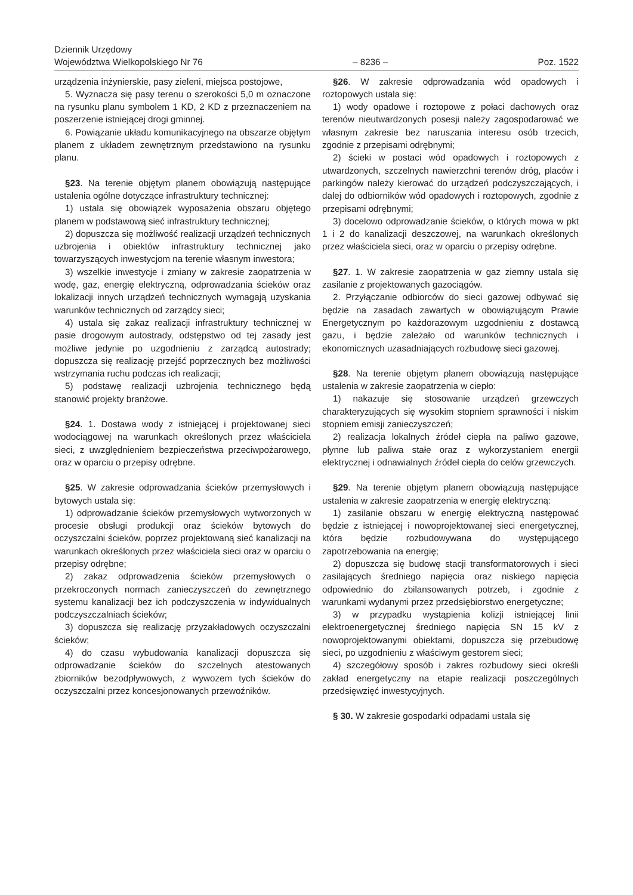Dziennik Urzędowy
Województwa Wielkopolskiego Nr 76
– 8236 –
Poz. 1522
urządzenia inżynierskie, pasy zieleni, miejsca postojowe,
5. Wyznacza się pasy terenu o szerokości 5,0 m oznaczone na rysunku planu symbolem 1 KD, 2 KD z przeznaczeniem na poszerzenie istniejącej drogi gminnej.
6. Powiązanie układu komunikacyjnego na obszarze objętym planem z układem zewnętrznym przedstawiono na rysunku planu.
§23. Na terenie objętym planem obowiązują następujące ustalenia ogólne dotyczące infrastruktury technicznej:
1) ustala się obowiązek wyposażenia obszaru objętego planem w podstawową sieć infrastruktury technicznej;
2) dopuszcza się możliwość realizacji urządzeń technicznych uzbrojenia i obiektów infrastruktury technicznej jako towarzyszących inwestycjom na terenie własnym inwestora;
3) wszelkie inwestycje i zmiany w zakresie zaopatrzenia w wodę, gaz, energię elektryczną, odprowadzania ścieków oraz lokalizacji innych urządzeń technicznych wymagają uzyskania warunków technicznych od zarządcy sieci;
4) ustala się zakaz realizacji infrastruktury technicznej w pasie drogowym autostrady, odstępstwo od tej zasady jest możliwe jedynie po uzgodnieniu z zarządcą autostrady; dopuszcza się realizację przejść poprzecznych bez możliwości wstrzymania ruchu podczas ich realizacji;
5) podstawę realizacji uzbrojenia technicznego będą stanowić projekty branżowe.
§24. 1. Dostawa wody z istniejącej i projektowanej sieci wodociągowej na warunkach określonych przez właściciela sieci, z uwzględnieniem bezpieczeństwa przeciwpożarowego, oraz w oparciu o przepisy odrębne.
§25. W zakresie odprowadzania ścieków przemysłowych i bytowych ustala się:
1) odprowadzanie ścieków przemysłowych wytworzonych w procesie obsługi produkcji oraz ścieków bytowych do oczyszczalni ścieków, poprzez projektowaną sieć kanalizacji na warunkach określonych przez właściciela sieci oraz w oparciu o przepisy odrębne;
2) zakaz odprowadzenia ścieków przemysłowych o przekroczonych normach zanieczyszczeń do zewnętrznego systemu kanalizacji bez ich podczyszczenia w indywidualnych podczyszczalniach ścieków;
3) dopuszcza się realizację przyzakładowych oczyszczalni ścieków;
4) do czasu wybudowania kanalizacji dopuszcza się odprowadzanie ścieków do szczelnych atestowanych zbiorników bezodpływowych, z wywozem tych ścieków do oczyszczalni przez koncesjonowanych przewoźników.
§26. W zakresie odprowadzania wód opadowych i roztopowych ustala się:
1) wody opadowe i roztopowe z połaci dachowych oraz terenów nieutwardzonych posesji należy zagospodarować we własnym zakresie bez naruszania interesu osób trzecich, zgodnie z przepisami odrębnymi;
2) ścieki w postaci wód opadowych i roztopowych z utwardzonych, szczelnych nawierzchni terenów dróg, placów i parkingów należy kierować do urządzeń podczyszczających, i dalej do odbiorników wód opadowych i roztopowych, zgodnie z przepisami odrębnymi;
3) docelowo odprowadzanie ścieków, o których mowa w pkt 1 i 2 do kanalizacji deszczowej, na warunkach określonych przez właściciela sieci, oraz w oparciu o przepisy odrębne.
§27. 1. W zakresie zaopatrzenia w gaz ziemny ustala się zasilanie z projektowanych gazociągów.
2. Przyłączanie odbiorców do sieci gazowej odbywać się będzie na zasadach zawartych w obowiązującym Prawie Energetycznym po każdorazowym uzgodnieniu z dostawcą gazu, i będzie zależało od warunków technicznych i ekonomicznych uzasadniających rozbudowę sieci gazowej.
§28. Na terenie objętym planem obowiązują następujące ustalenia w zakresie zaopatrzenia w ciepło:
1) nakazuje się stosowanie urządzeń grzewczych charakteryzujących się wysokim stopniem sprawności i niskim stopniem emisji zanieczyszczeń;
2) realizacja lokalnych źródeł ciepła na paliwo gazowe, płynne lub paliwa stałe oraz z wykorzystaniem energii elektrycznej i odnawialnych źródeł ciepła do celów grzewczych.
§29. Na terenie objętym planem obowiązują następujące ustalenia w zakresie zaopatrzenia w energię elektryczną:
1) zasilanie obszaru w energię elektryczną następować będzie z istniejącej i nowoprojektowanej sieci energetycznej, która będzie rozbudowywana do występującego zapotrzebowania na energię;
2) dopuszcza się budowę stacji transformatorowych i sieci zasilających średniego napięcia oraz niskiego napięcia odpowiednio do zbilansowanych potrzeb, i zgodnie z warunkami wydanymi przez przedsiębiorstwo energetyczne;
3) w przypadku wystąpienia kolizji istniejącej linii elektroenergetycznej średniego napięcia SN 15 kV z nowoprojektowanymi obiektami, dopuszcza się przebudowę sieci, po uzgodnieniu z właściwym gestorem sieci;
4) szczegółowy sposób i zakres rozbudowy sieci określi zakład energetyczny na etapie realizacji poszczególnych przedsięwzięć inwestycyjnych.
§ 30. W zakresie gospodarki odpadami ustala się